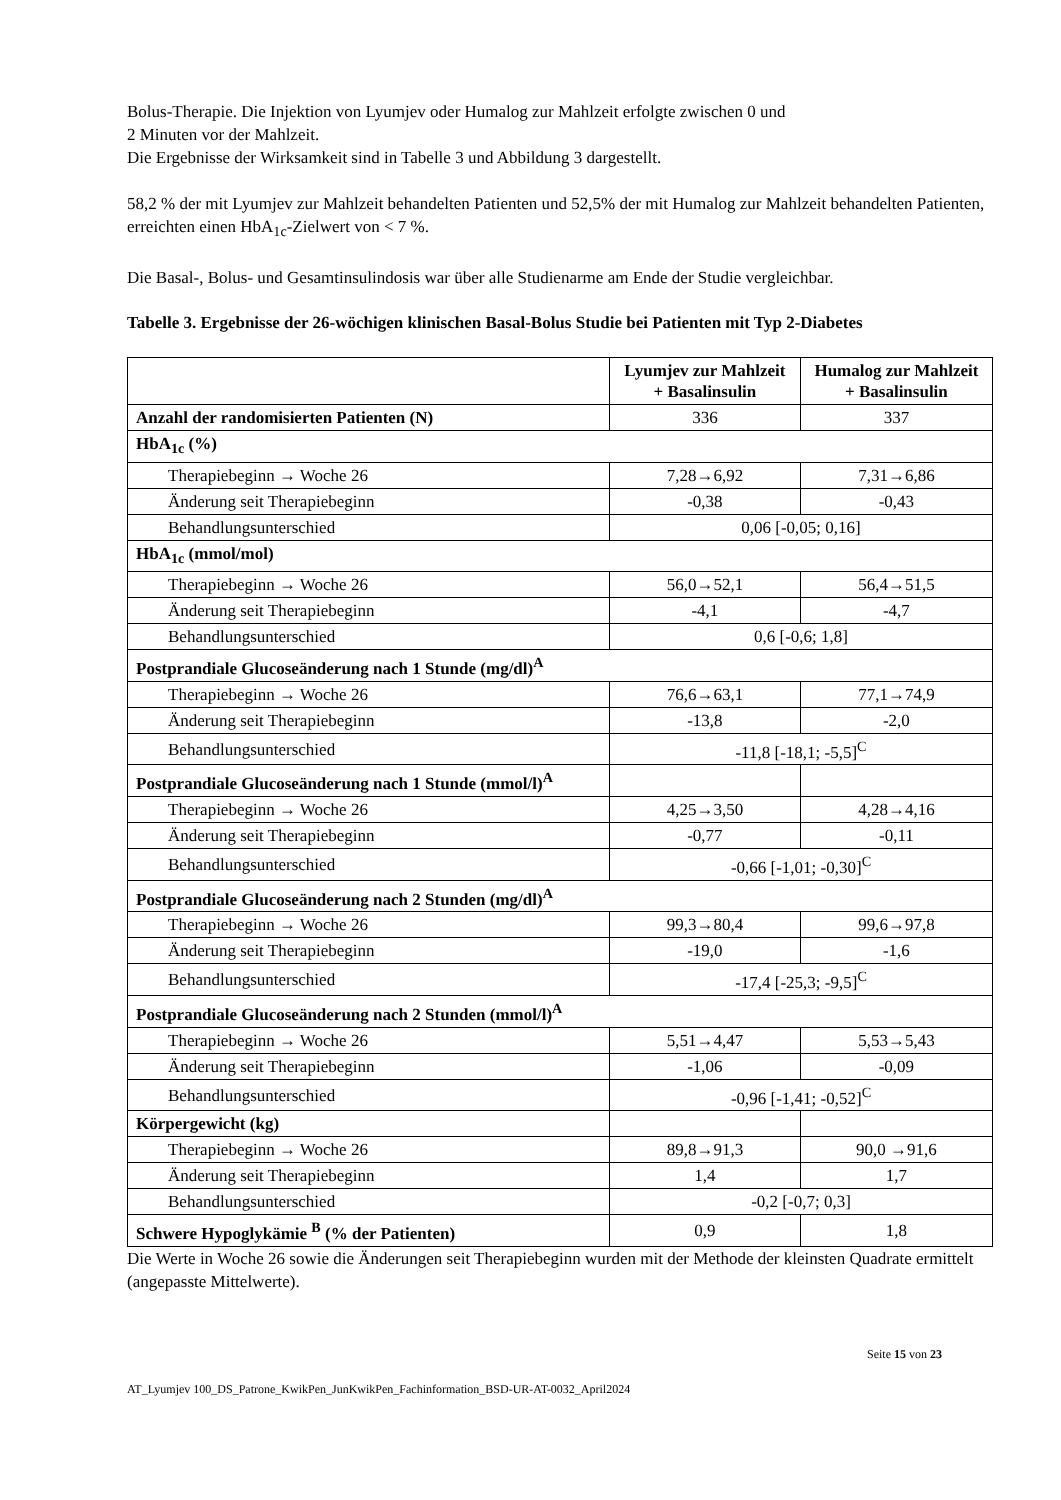Bolus-Therapie. Die Injektion von Lyumjev oder Humalog zur Mahlzeit erfolgte zwischen 0 und
2 Minuten vor der Mahlzeit.
Die Ergebnisse der Wirksamkeit sind in Tabelle 3 und Abbildung 3 dargestellt.
58,2 % der mit Lyumjev zur Mahlzeit behandelten Patienten und 52,5% der mit Humalog zur Mahlzeit behandelten Patienten, erreichten einen HbA<sub>1c</sub>-Zielwert von < 7 %.
Die Basal-, Bolus- und Gesamtinsulindosis war über alle Studienarme am Ende der Studie vergleichbar.
Tabelle 3. Ergebnisse der 26-wöchigen klinischen Basal-Bolus Studie bei Patienten mit Typ 2-Diabetes
| | Lyumjev zur Mahlzeit + Basalinsulin | Humalog zur Mahlzeit + Basalinsulin |
| --- | --- | --- |
| Anzahl der randomisierten Patienten (N) | 336 | 337 |
| HbA<sub>1c</sub> (%) | | |
| Therapiebeginn → Woche 26 | 7,28→6,92 | 7,31→6,86 |
| Änderung seit Therapiebeginn | -0,38 | -0,43 |
| Behandlungsunterschied | 0,06 [-0,05; 0,16] | |
| HbA<sub>1c</sub> (mmol/mol) | | |
| Therapiebeginn → Woche 26 | 56,0→52,1 | 56,4→51,5 |
| Änderung seit Therapiebeginn | -4,1 | -4,7 |
| Behandlungsunterschied | 0,6 [-0,6; 1,8] | |
| Postprandiale Glucoseänderung nach 1 Stunde (mg/dl)<sup>A</sup> | | |
| Therapiebeginn → Woche 26 | 76,6→63,1 | 77,1→74,9 |
| Änderung seit Therapiebeginn | -13,8 | -2,0 |
| Behandlungsunterschied | -11,8 [-18,1; -5,5]<sup>C</sup> | |
| Postprandiale Glucoseänderung nach 1 Stunde (mmol/l)<sup>A</sup> | | |
| Therapiebeginn → Woche 26 | 4,25→3,50 | 4,28→4,16 |
| Änderung seit Therapiebeginn | -0,77 | -0,11 |
| Behandlungsunterschied | -0,66 [-1,01; -0,30]<sup>C</sup> | |
| Postprandiale Glucoseänderung nach 2 Stunden (mg/dl)<sup>A</sup> | | |
| Therapiebeginn → Woche 26 | 99,3→80,4 | 99,6→97,8 |
| Änderung seit Therapiebeginn | -19,0 | -1,6 |
| Behandlungsunterschied | -17,4 [-25,3; -9,5]<sup>C</sup> | |
| Postprandiale Glucoseänderung nach 2 Stunden (mmol/l)<sup>A</sup> | | |
| Therapiebeginn → Woche 26 | 5,51→4,47 | 5,53→5,43 |
| Änderung seit Therapiebeginn | -1,06 | -0,09 |
| Behandlungsunterschied | -0,96 [-1,41; -0,52]<sup>C</sup> | |
| Körpergewicht (kg) | | |
| Therapiebeginn → Woche 26 | 89,8→91,3 | 90,0 →91,6 |
| Änderung seit Therapiebeginn | 1,4 | 1,7 |
| Behandlungsunterschied | -0,2 [-0,7; 0,3] | |
| Schwere Hypoglykämie <sup>B</sup> (% der Patienten) | 0,9 | 1,8 |
Die Werte in Woche 26 sowie die Änderungen seit Therapiebeginn wurden mit der Methode der kleinsten Quadrate ermittelt (angepasste Mittelwerte).
Seite 15 von 23
AT_Lyumjev 100_DS_Patrone_KwikPen_JunKwikPen_Fachinformation_BSD-UR-AT-0032_April2024